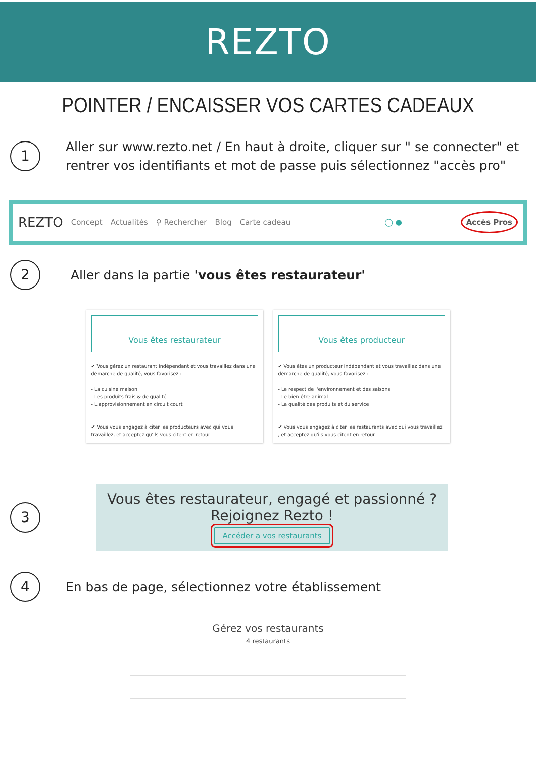REZTO
POINTER / ENCAISSER VOS CARTES CADEAUX
1
Aller sur www.rezto.net / En haut à droite, cliquer sur " se connecter" et rentrer vos identifiants et mot de passe puis sélectionnez "accès pro"
REZTO Concept Actualités ⚲ Rechercher Blog Carte cadeau ◯ ● Accès Pros
2
Aller dans la partie 'vous êtes restaurateur'
Vous êtes restaurateur
✔ Vous gérez un restaurant indépendant et vous travaillez dans une démarche de qualité, vous favorisez :
- La cuisine maison
- Les produits frais & de qualité
- L'approvisionnement en circuit court
✔ Vous vous engagez à citer les producteurs avec qui vous travaillez, et acceptez qu'ils vous citent en retour
Vous êtes producteur
✔ Vous êtes un producteur indépendant et vous travaillez dans une démarche de qualité, vous favorisez :
- Le respect de l'environnement et des saisons
- Le bien-être animal
- La qualité des produits et du service
✔ Vous vous engagez à citer les restaurants avec qui vous travaillez , et acceptez qu'ils vous citent en retour
3
Vous êtes restaurateur, engagé et passionné ?
Rejoignez Rezto !
Accéder a vos restaurants
4
En bas de page, sélectionnez votre établissement
Gérez vos restaurants
4 restaurants